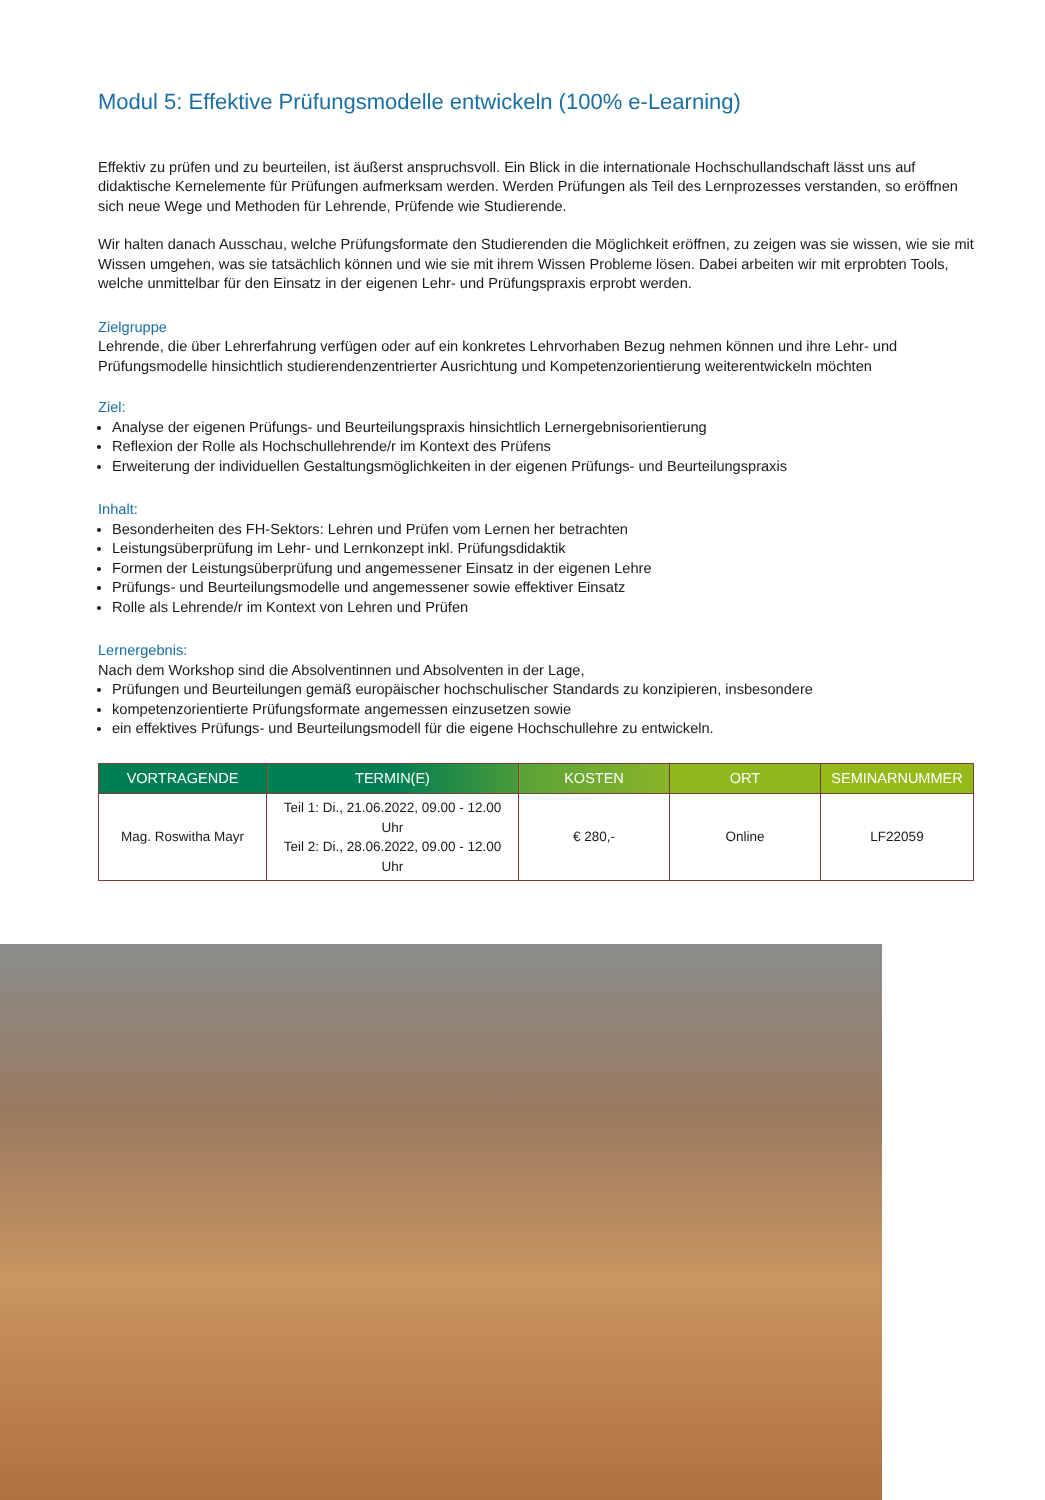Modul 5: Effektive Prüfungsmodelle entwickeln (100% e-Learning)
Effektiv zu prüfen und zu beurteilen, ist äußerst anspruchsvoll. Ein Blick in die internationale Hochschullandschaft lässt uns auf didaktische Kernelemente für Prüfungen aufmerksam werden. Werden Prüfungen als Teil des Lernprozesses verstanden, so eröff­nen sich neue Wege und Methoden für Lehrende, Prüfende wie Studierende.
Wir halten danach Ausschau, welche Prüfungsformate den Studierenden die Möglichkeit eröffnen, zu zeigen was sie wissen, wie sie mit Wissen umgehen, was sie tatsächlich können und wie sie mit ihrem Wissen Probleme lösen. Dabei arbeiten wir mit erprobten Tools, welche unmittelbar für den Einsatz in der eigenen Lehr- und Prüfungspraxis erprobt werden.
Zielgruppe
Lehrende, die über Lehrerfahrung verfügen oder auf ein konkretes Lehrvorhaben Bezug nehmen können und ihre Lehr- und Prüfungsmodelle hinsichtlich studierendenzentrierter Ausrichtung und Kompetenzorientierung weiterentwickeln möchten
Ziel:
Analyse der eigenen Prüfungs- und Beurteilungspraxis hinsichtlich Lernergebnisorientierung
Reflexion der Rolle als Hochschullehrende/r im Kontext des Prüfens
Erweiterung der individuellen Gestaltungsmöglichkeiten in der eigenen Prüfungs- und Beurteilungspraxis
Inhalt:
Besonderheiten des FH-Sektors: Lehren und Prüfen vom Lernen her betrachten
Leistungsüberprüfung im Lehr- und Lernkonzept inkl. Prüfungsdidaktik
Formen der Leistungsüberprüfung und angemessener Einsatz in der eigenen Lehre
Prüfungs- und Beurteilungsmodelle und angemessener sowie effektiver Einsatz
Rolle als Lehrende/r im Kontext von Lehren und Prüfen
Lernergebnis:
Nach dem Workshop sind die Absolventinnen und Absolventen in der Lage,
Prüfungen und Beurteilungen gemäß europäischer hochschulischer Standards zu konzipieren, insbesondere
kompetenzorientierte Prüfungsformate angemessen einzusetzen sowie
ein effektives Prüfungs- und Beurteilungsmodell für die eigene Hochschullehre zu entwickeln.
| VORTRAGENDE | TERMIN(E) | KOSTEN | ORT | SEMINARNUMMER |
| --- | --- | --- | --- | --- |
| Mag. Roswitha Mayr | Teil 1: Di., 21.06.2022, 09.00 - 12.00 Uhr Teil 2: Di., 28.06.2022, 09.00 - 12.00 Uhr | € 280,- | Online | LF22059 |